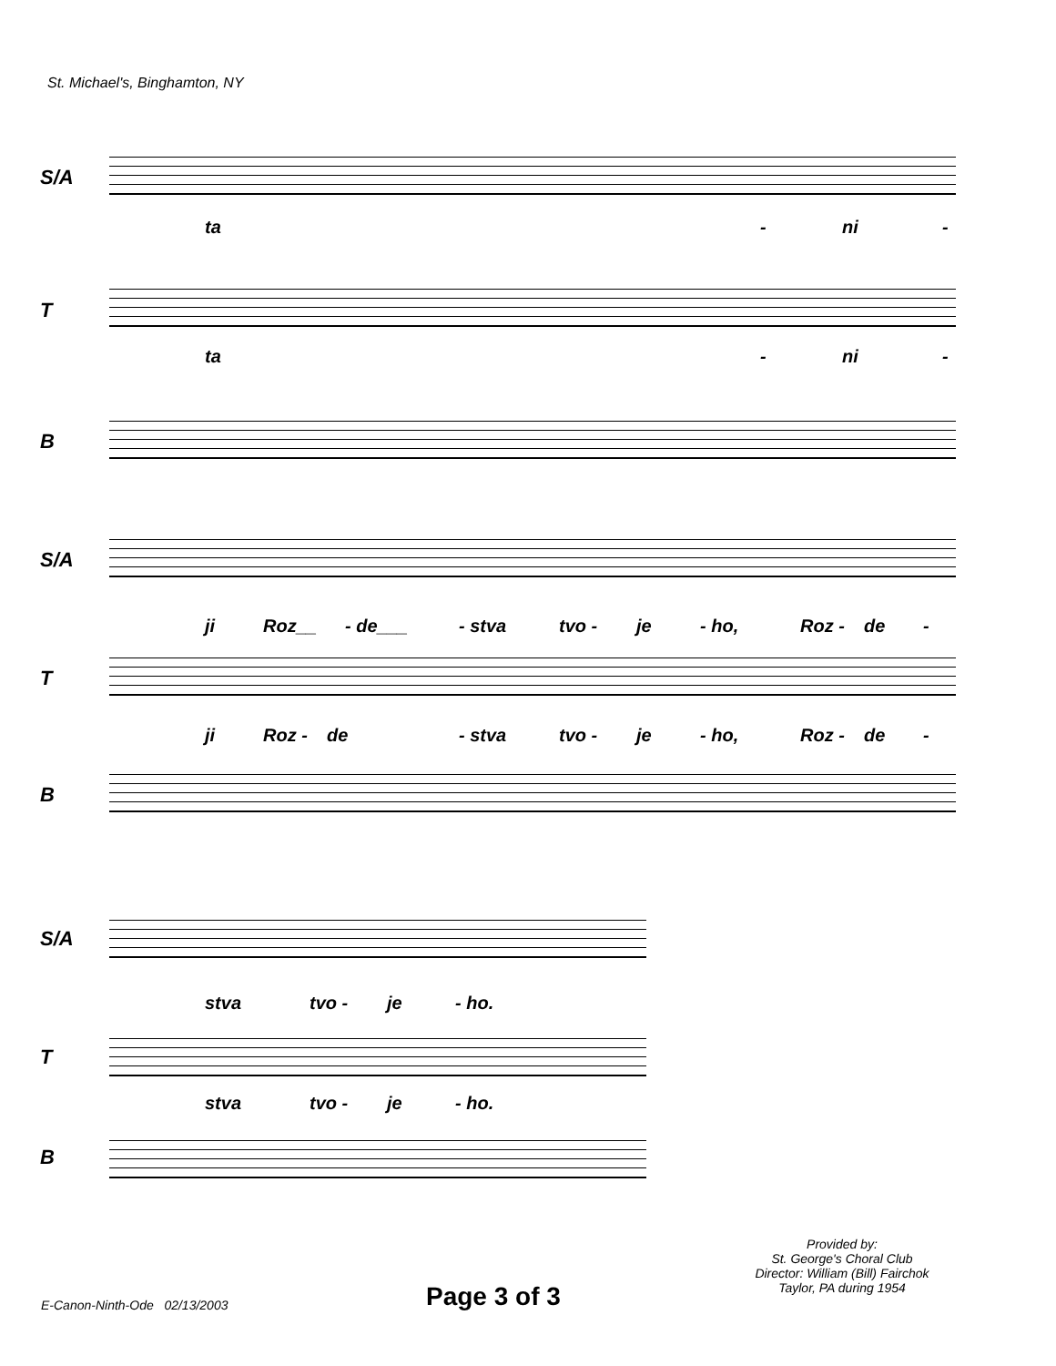St. Michael's, Binghamton, NY
S/A
ta - ni -
T
ta - ni -
B
S/A
ji Roz__ - de___ - stva tvo - je - ho, Roz - de -
T
ji Roz - de - stva tvo - je - ho, Roz - de -
B
S/A
stva tvo - je - ho.
T
stva tvo - je - ho.
B
Provided by:
St. George's Choral Club
Director: William (Bill) Fairchok
Taylor, PA during 1954
E-Canon-Ninth-Ode 02/13/2003 Page 3 of 3